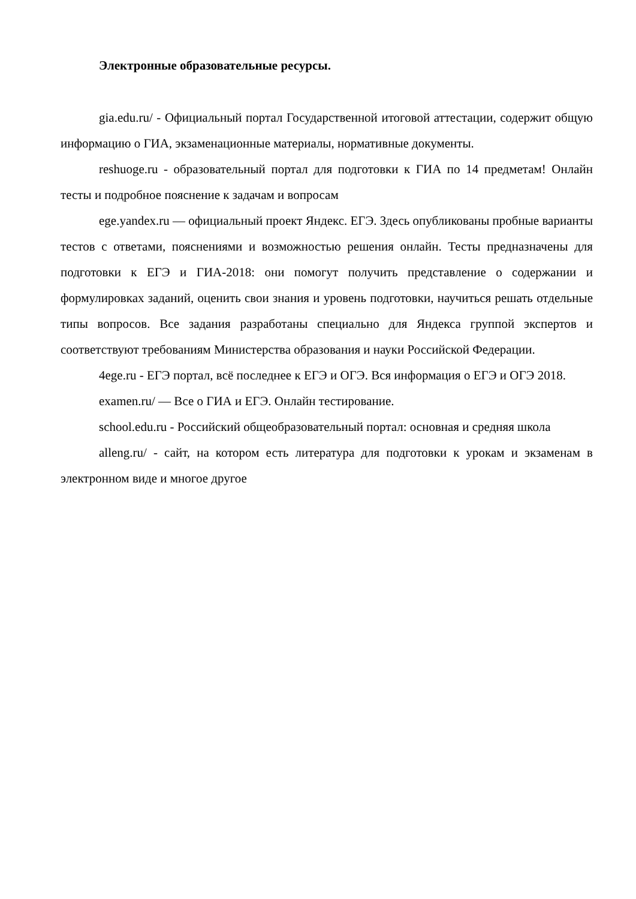Электронные образовательные ресурсы.
gia.edu.ru/ - Официальный портал Государственной итоговой аттестации, содержит общую информацию о ГИА, экзаменационные материалы, нормативные документы.
reshuoge.ru - образовательный портал для подготовки к ГИА по 14 предметам! Онлайн тесты и подробное пояснение к задачам и вопросам
ege.yandex.ru — официальный проект Яндекс. ЕГЭ. Здесь опубликованы пробные варианты тестов с ответами, пояснениями и возможностью решения онлайн. Тесты предназначены для подготовки к ЕГЭ и ГИА-2018: они помогут получить представление о содержании и формулировках заданий, оценить свои знания и уровень подготовки, научиться решать отдельные типы вопросов. Все задания разработаны специально для Яндекса группой экспертов и соответствуют требованиям Министерства образования и науки Российской Федерации.
4ege.ru - ЕГЭ портал, всё последнее к ЕГЭ и ОГЭ. Вся информация о ЕГЭ и ОГЭ 2018.
examen.ru/ — Все о ГИА и ЕГЭ. Онлайн тестирование.
school.edu.ru - Российский общеобразовательный портал: основная и средняя школа
alleng.ru/ - сайт, на котором есть литература для подготовки к урокам и экзаменам в электронном виде и многое другое